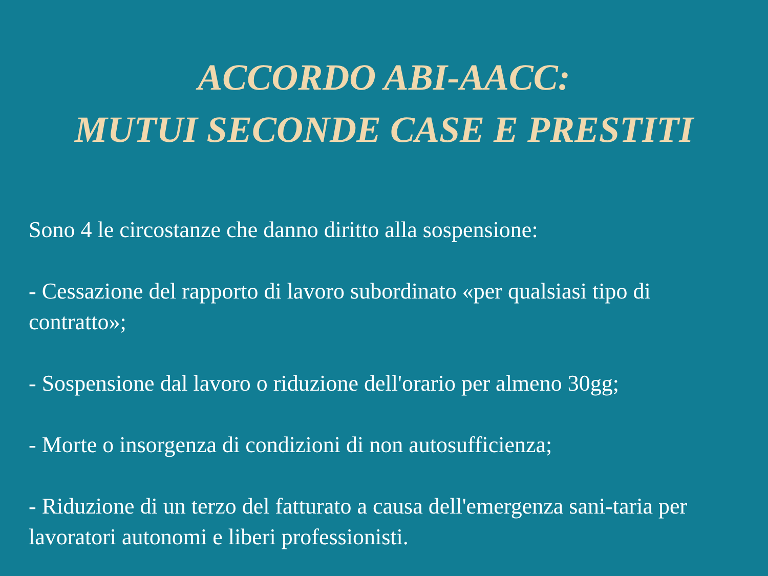ACCORDO ABI-AACC:
MUTUI SECONDE CASE E PRESTITI
Sono 4 le circostanze che danno diritto alla sospensione:
- Cessazione del rapporto di lavoro subordinato «per qualsiasi tipo di contratto»;
- Sospensione dal lavoro o riduzione dell'orario per almeno 30gg;
- Morte o insorgenza di condizioni di non autosufficienza;
- Riduzione di un terzo del fatturato a causa dell'emergenza sani-taria per lavoratori autonomi e liberi professionisti.